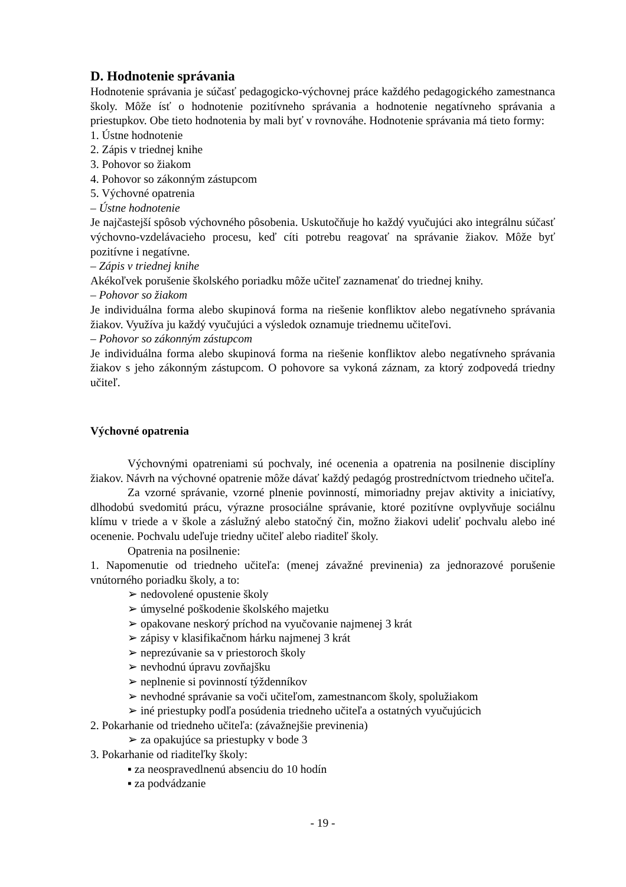D. Hodnotenie správania
Hodnotenie správania je súčasť pedagogicko-výchovnej práce každého pedagogického zamestnanca školy. Môže ísť o hodnotenie pozitívneho správania a hodnotenie negatívneho správania a priestupkov. Obe tieto hodnotenia by mali byť v rovnováhe. Hodnotenie správania má tieto formy:
1. Ústne hodnotenie
2. Zápis v triednej knihe
3. Pohovor so žiakom
4. Pohovor so zákonným zástupcom
5. Výchovné opatrenia
– Ústne hodnotenie
Je najčastejší spôsob výchovného pôsobenia. Uskutočňuje ho každý vyučujúci ako integrálnu súčasť výchovno-vzdelávacieho procesu, keď cíti potrebu reagovať na správanie žiakov. Môže byť pozitívne i negatívne.
– Zápis v triednej knihe
Akékoľvek porušenie školského poriadku môže učiteľ zaznamenať do triednej knihy.
– Pohovor so žiakom
Je individuálna forma alebo skupinová forma na riešenie konfliktov alebo negatívneho správania žiakov. Využíva ju každý vyučujúci a výsledok oznamuje triednemu učiteľovi.
– Pohovor so zákonným zástupcom
Je individuálna forma alebo skupinová forma na riešenie konfliktov alebo negatívneho správania žiakov s jeho zákonným zástupcom. O pohovore sa vykoná záznam, za ktorý zodpovedá triedny učiteľ.
Výchovné opatrenia
Výchovnými opatreniami sú pochvaly, iné ocenenia a opatrenia na posilnenie disciplíny žiakov. Návrh na výchovné opatrenie môže dávať každý pedagóg prostredníctvom triedneho učiteľa.
Za vzorné správanie, vzorné plnenie povinností, mimoriadny prejav aktivity a iniciatívy, dlhodobú svedomitú prácu, výrazne prosociálne správanie, ktoré pozitívne ovplyvňuje sociálnu klímu v triede a v škole a záslužný alebo statočný čin, možno žiakovi udeliť pochvalu alebo iné ocenenie. Pochvalu udeľuje triedny učiteľ alebo riaditeľ školy.
Opatrenia na posilnenie:
1. Napomenutie od triedneho učiteľa: (menej závažné previnenia) za jednorazové porušenie vnútorného poriadku školy, a to:
➢ nedovolené opustenie školy
➢ úmyselné poškodenie školského majetku
➢ opakovane neskorý príchod na vyučovanie najmenej 3 krát
➢ zápisy v klasifikačnom hárku najmenej 3 krát
➢ neprezúvanie sa v priestoroch školy
➢ nevhodnú úpravu zovňajšku
➢ neplnenie si povinností týždenníkov
➢ nevhodné správanie sa voči učiteľom, zamestnancom školy, spolužiakom
➢ iné priestupky podľa posúdenia triedneho učiteľa a ostatných vyučujúcich
2. Pokarhanie od triedneho učiteľa: (závažnejšie previnenia)
➢ za opakujúce sa priestupky v bode 3
3. Pokarhanie od riaditeľky školy:
▪ za neospravedlnenú absenciu do 10 hodín
▪ za podvádzanie
- 19 -